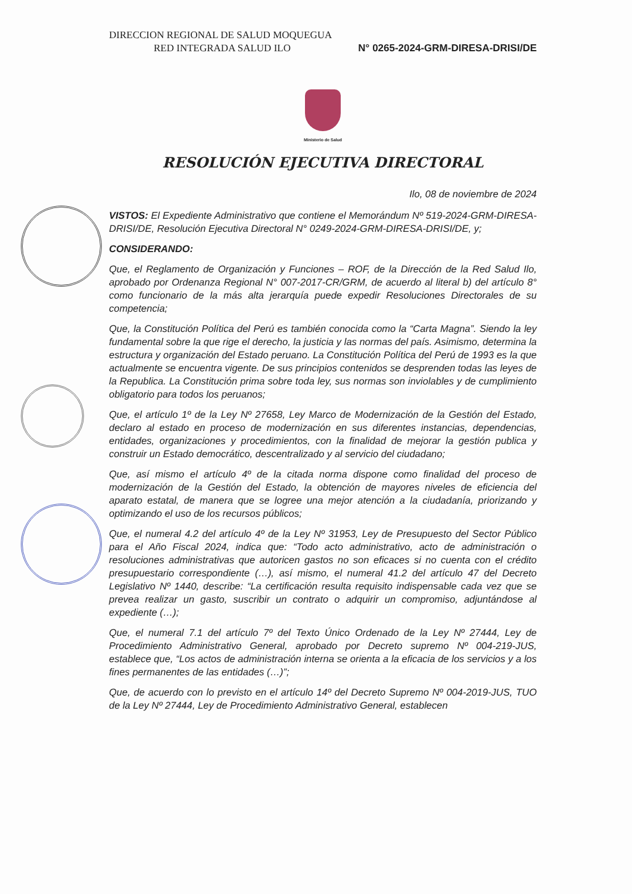DIRECCION REGIONAL DE SALUD MOQUEGUA
RED INTEGRADA SALUD ILO N° 0265-2024-GRM-DIRESA-DRISI/DE
Ministerio de Salud
RESOLUCIÓN EJECUTIVA DIRECTORAL
Ilo, 08 de noviembre de 2024
VISTOS: El Expediente Administrativo que contiene el Memorándum Nº 519-2024-GRM-DIRESA-DRISI/DE, Resolución Ejecutiva Directoral N° 0249-2024-GRM-DIRESA-DRISI/DE, y;
CONSIDERANDO:
Que, el Reglamento de Organización y Funciones – ROF, de la Dirección de la Red Salud Ilo, aprobado por Ordenanza Regional N° 007-2017-CR/GRM, de acuerdo al literal b) del artículo 8° como funcionario de la más alta jerarquía puede expedir Resoluciones Directorales de su competencia;
Que, la Constitución Política del Perú es también conocida como la “Carta Magna”. Siendo la ley fundamental sobre la que rige el derecho, la justicia y las normas del país. Asimismo, determina la estructura y organización del Estado peruano. La Constitución Política del Perú de 1993 es la que actualmente se encuentra vigente. De sus principios contenidos se desprenden todas las leyes de la Republica. La Constitución prima sobre toda ley, sus normas son inviolables y de cumplimiento obligatorio para todos los peruanos;
Que, el artículo 1º de la Ley Nº 27658, Ley Marco de Modernización de la Gestión del Estado, declaro al estado en proceso de modernización en sus diferentes instancias, dependencias, entidades, organizaciones y procedimientos, con la finalidad de mejorar la gestión publica y construir un Estado democrático, descentralizado y al servicio del ciudadano;
Que, así mismo el artículo 4º de la citada norma dispone como finalidad del proceso de modernización de la Gestión del Estado, la obtención de mayores niveles de eficiencia del aparato estatal, de manera que se logree una mejor atención a la ciudadanía, priorizando y optimizando el uso de los recursos públicos;
Que, el numeral 4.2 del artículo 4º de la Ley Nº 31953, Ley de Presupuesto del Sector Público para el Año Fiscal 2024, indica que: “Todo acto administrativo, acto de administración o resoluciones administrativas que autoricen gastos no son eficaces si no cuenta con el crédito presupuestario correspondiente (…), así mismo, el numeral 41.2 del artículo 47 del Decreto Legislativo Nº 1440, describe: “La certificación resulta requisito indispensable cada vez que se prevea realizar un gasto, suscribir un contrato o adquirir un compromiso, adjuntándose al expediente (…);
Que, el numeral 7.1 del artículo 7º del Texto Único Ordenado de la Ley Nº 27444, Ley de Procedimiento Administrativo General, aprobado por Decreto supremo Nº 004-219-JUS, establece que, “Los actos de administración interna se orienta a la eficacia de los servicios y a los fines permanentes de las entidades (…)”;
Que, de acuerdo con lo previsto en el artículo 14º del Decreto Supremo Nº 004-2019-JUS, TUO de la Ley Nº 27444, Ley de Procedimiento Administrativo General, establecen